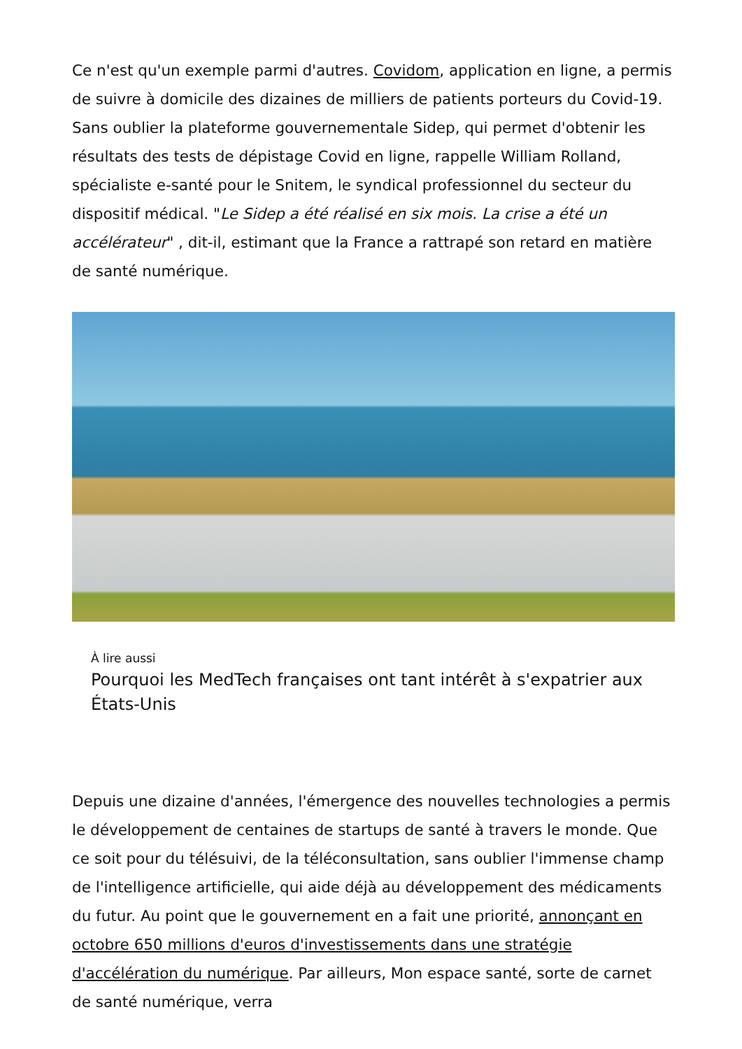Ce n'est qu'un exemple parmi d'autres. Covidom, application en ligne, a permis de suivre à domicile des dizaines de milliers de patients porteurs du Covid-19. Sans oublier la plateforme gouvernementale Sidep, qui permet d'obtenir les résultats des tests de dépistage Covid en ligne, rappelle William Rolland, spécialiste e-santé pour le Snitem, le syndical professionnel du secteur du dispositif médical. "Le Sidep a été réalisé en six mois. La crise a été un accélérateur" , dit-il, estimant que la France a rattrapé son retard en matière de santé numérique.
À lire aussi
Pourquoi les MedTech françaises ont tant intérêt à s'expatrier aux États-Unis
Depuis une dizaine d'années, l'émergence des nouvelles technologies a permis le développement de centaines de startups de santé à travers le monde. Que ce soit pour du télésuivi, de la téléconsultation, sans oublier l'immense champ de l'intelligence artificielle, qui aide déjà au développement des médicaments du futur. Au point que le gouvernement en a fait une priorité, annonçant en octobre 650 millions d'euros d'investissements dans une stratégie d'accélération du numérique. Par ailleurs, Mon espace santé, sorte de carnet de santé numérique, verra